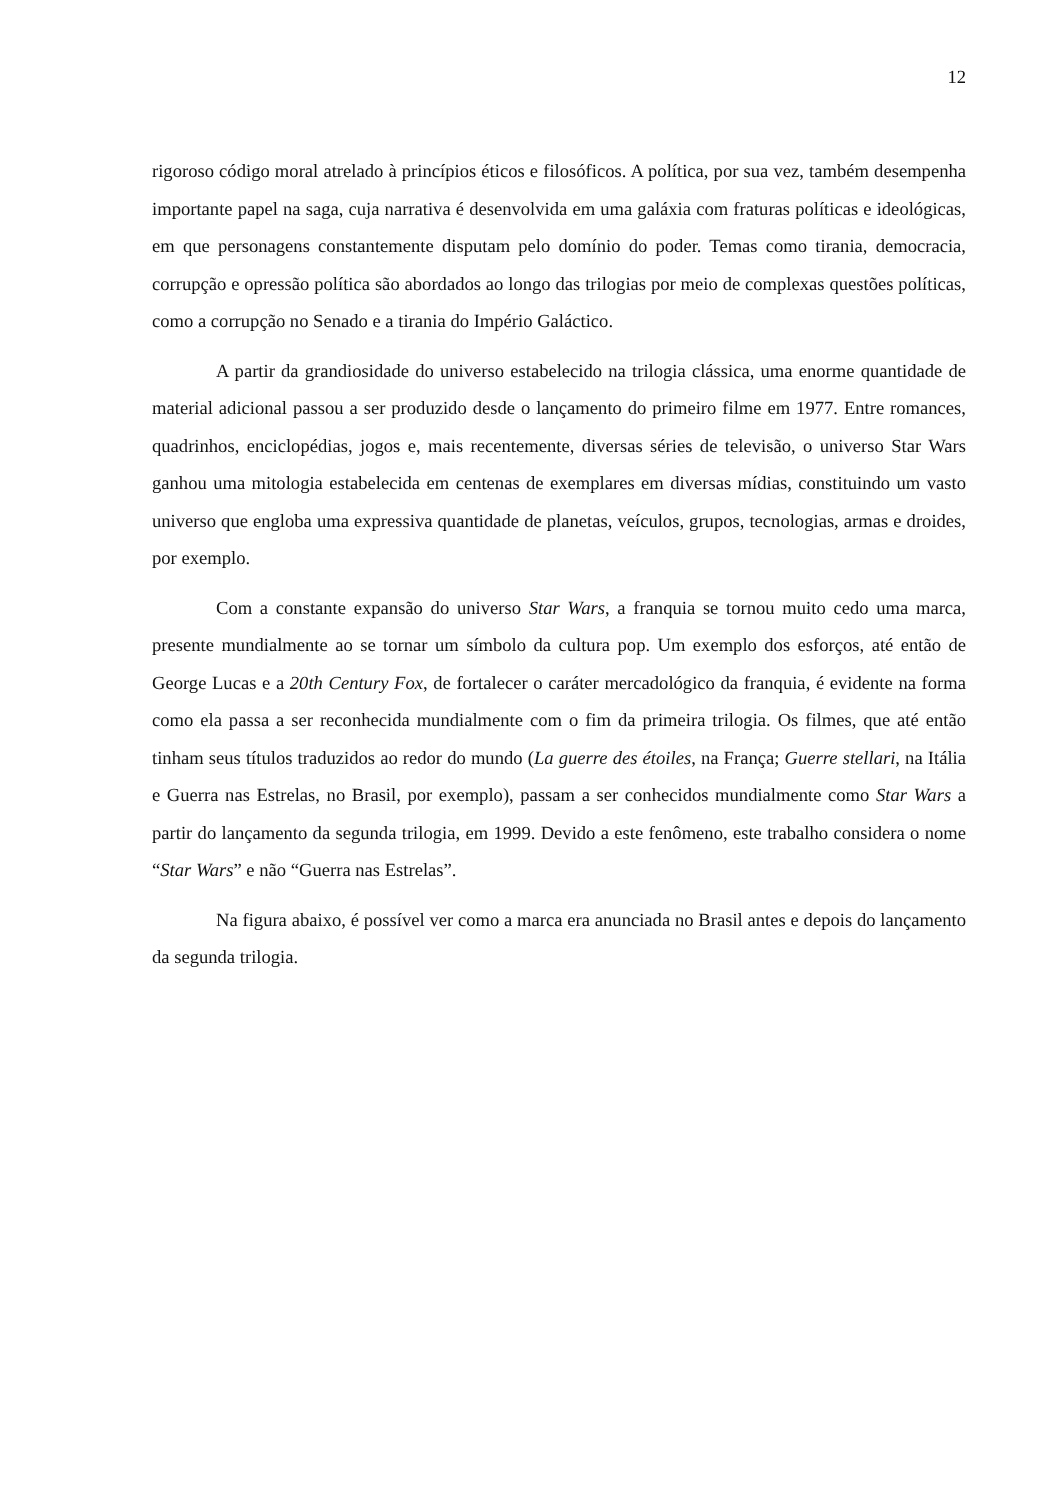12
rigoroso código moral atrelado à princípios éticos e filosóficos. A política, por sua vez, também desempenha importante papel na saga, cuja narrativa é desenvolvida em uma galáxia com fraturas políticas e ideológicas, em que personagens constantemente disputam pelo domínio do poder. Temas como tirania, democracia, corrupção e opressão política são abordados ao longo das trilogias por meio de complexas questões políticas, como a corrupção no Senado e a tirania do Império Galáctico.
A partir da grandiosidade do universo estabelecido na trilogia clássica, uma enorme quantidade de material adicional passou a ser produzido desde o lançamento do primeiro filme em 1977. Entre romances, quadrinhos, enciclopédias, jogos e, mais recentemente, diversas séries de televisão, o universo Star Wars ganhou uma mitologia estabelecida em centenas de exemplares em diversas mídias, constituindo um vasto universo que engloba uma expressiva quantidade de planetas, veículos, grupos, tecnologias, armas e droides, por exemplo.
Com a constante expansão do universo Star Wars, a franquia se tornou muito cedo uma marca, presente mundialmente ao se tornar um símbolo da cultura pop. Um exemplo dos esforços, até então de George Lucas e a 20th Century Fox, de fortalecer o caráter mercadológico da franquia, é evidente na forma como ela passa a ser reconhecida mundialmente com o fim da primeira trilogia. Os filmes, que até então tinham seus títulos traduzidos ao redor do mundo (La guerre des étoiles, na França; Guerre stellari, na Itália e Guerra nas Estrelas, no Brasil, por exemplo), passam a ser conhecidos mundialmente como Star Wars a partir do lançamento da segunda trilogia, em 1999. Devido a este fenômeno, este trabalho considera o nome “Star Wars” e não “Guerra nas Estrelas”.
Na figura abaixo, é possível ver como a marca era anunciada no Brasil antes e depois do lançamento da segunda trilogia.